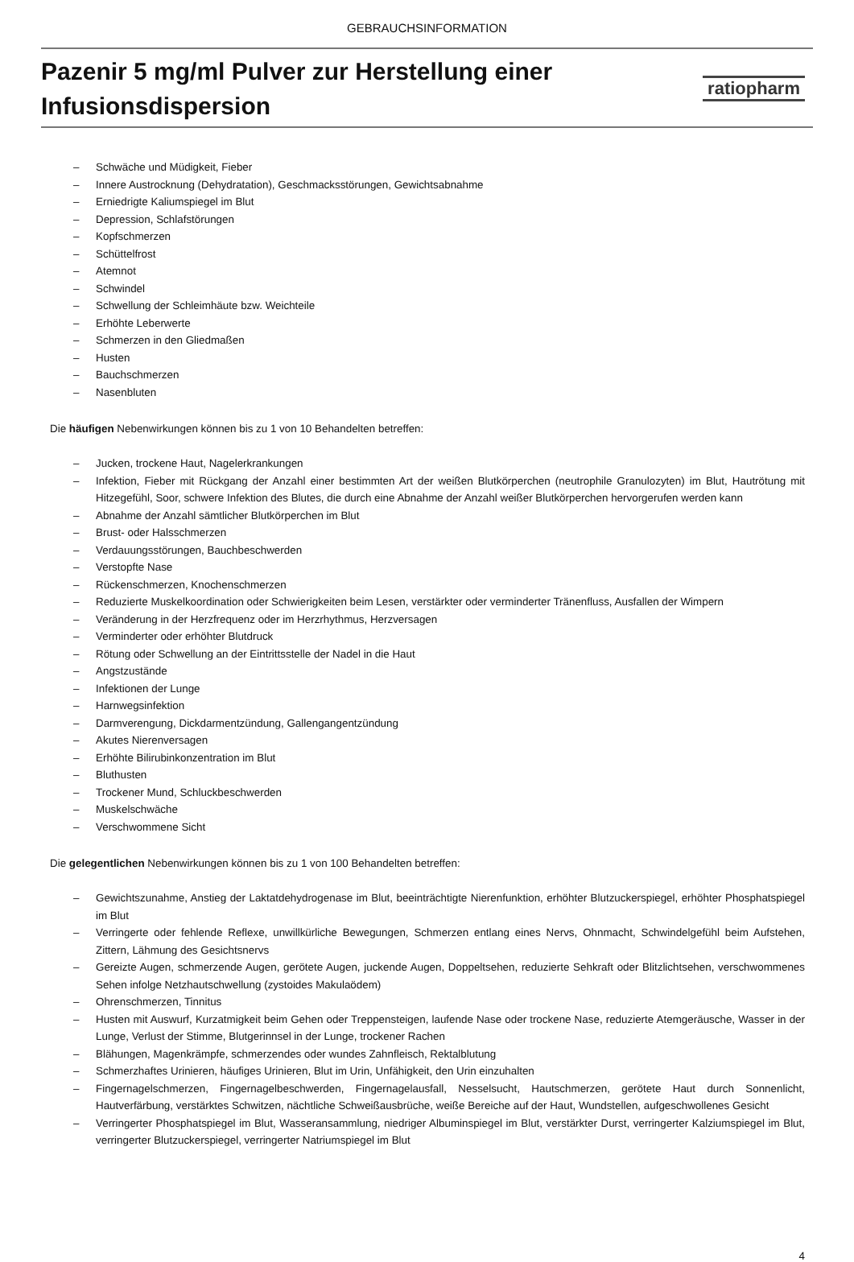GEBRAUCHSINFORMATION
Pazenir 5 mg/ml Pulver zur Herstellung einer
Infusionsdispersion
ratiopharm
– Schwäche und Müdigkeit, Fieber
– Innere Austrocknung (Dehydratation), Geschmacksstörungen, Gewichtsabnahme
– Erniedrigte Kaliumspiegel im Blut
– Depression, Schlafstörungen
– Kopfschmerzen
– Schüttelfrost
– Atemnot
– Schwindel
– Schwellung der Schleimhäute bzw. Weichteile
– Erhöhte Leberwerte
– Schmerzen in den Gliedmaßen
– Husten
– Bauchschmerzen
– Nasenbluten
Die häufigen Nebenwirkungen können bis zu 1 von 10 Behandelten betreffen:
– Jucken, trockene Haut, Nagelerkrankungen
– Infektion, Fieber mit Rückgang der Anzahl einer bestimmten Art der weißen Blutkörperchen (neutrophile Granulozyten) im Blut, Hautrötung mit Hitzegefühl, Soor, schwere Infektion des Blutes, die durch eine Abnahme der Anzahl weißer Blutkörperchen hervorgerufen werden kann
– Abnahme der Anzahl sämtlicher Blutkörperchen im Blut
– Brust- oder Halsschmerzen
– Verdauungsstörungen, Bauchbeschwerden
– Verstopfte Nase
– Rückenschmerzen, Knochenschmerzen
– Reduzierte Muskelkoordination oder Schwierigkeiten beim Lesen, verstärkter oder verminderter Tränenfluss, Ausfallen der Wimpern
– Veränderung in der Herzfrequenz oder im Herzrhythmus, Herzversagen
– Verminderter oder erhöhter Blutdruck
– Rötung oder Schwellung an der Eintrittsstelle der Nadel in die Haut
– Angstzustände
– Infektionen der Lunge
– Harnwegsinfektion
– Darmverengung, Dickdarmentzündung, Gallengangentzündung
– Akutes Nierenversagen
– Erhöhte Bilirubinkonzentration im Blut
– Bluthusten
– Trockener Mund, Schluckbeschwerden
– Muskelschwäche
– Verschwommene Sicht
Die gelegentlichen Nebenwirkungen können bis zu 1 von 100 Behandelten betreffen:
– Gewichtszunahme, Anstieg der Laktatdehydrogenase im Blut, beeinträchtigte Nierenfunktion, erhöhter Blutzuckerspiegel, erhöhter Phosphatspiegel im Blut
– Verringerte oder fehlende Reflexe, unwillkürliche Bewegungen, Schmerzen entlang eines Nervs, Ohnmacht, Schwindelgefühl beim Aufstehen, Zittern, Lähmung des Gesichtsnervs
– Gereizte Augen, schmerzende Augen, gerötete Augen, juckende Augen, Doppeltsehen, reduzierte Sehkraft oder Blitzlichtsehen, verschwommenes Sehen infolge Netzhautschwellung (zystoides Makulaödem)
– Ohrenschmerzen, Tinnitus
– Husten mit Auswurf, Kurzatmigkeit beim Gehen oder Treppensteigen, laufende Nase oder trockene Nase, reduzierte Atemgeräusche, Wasser in der Lunge, Verlust der Stimme, Blutgerinnsel in der Lunge, trockener Rachen
– Blähungen, Magenkrämpfe, schmerzendes oder wundes Zahnfleisch, Rektalblutung
– Schmerzhaftes Urinieren, häufiges Urinieren, Blut im Urin, Unfähigkeit, den Urin einzuhalten
– Fingernagelschmerzen, Fingernagelbeschwerden, Fingernagelausfall, Nesselsucht, Hautschmerzen, gerötete Haut durch Sonnenlicht, Hautverfärbung, verstärktes Schwitzen, nächtliche Schweißausbrüche, weiße Bereiche auf der Haut, Wundstellen, aufgeschwollenes Gesicht
– Verringerter Phosphatspiegel im Blut, Wasseransammlung, niedriger Albuminspiegel im Blut, verstärkter Durst, verringerter Kalziumspiegel im Blut, verringerter Blutzuckerspiegel, verringerter Natriumspiegel im Blut
4